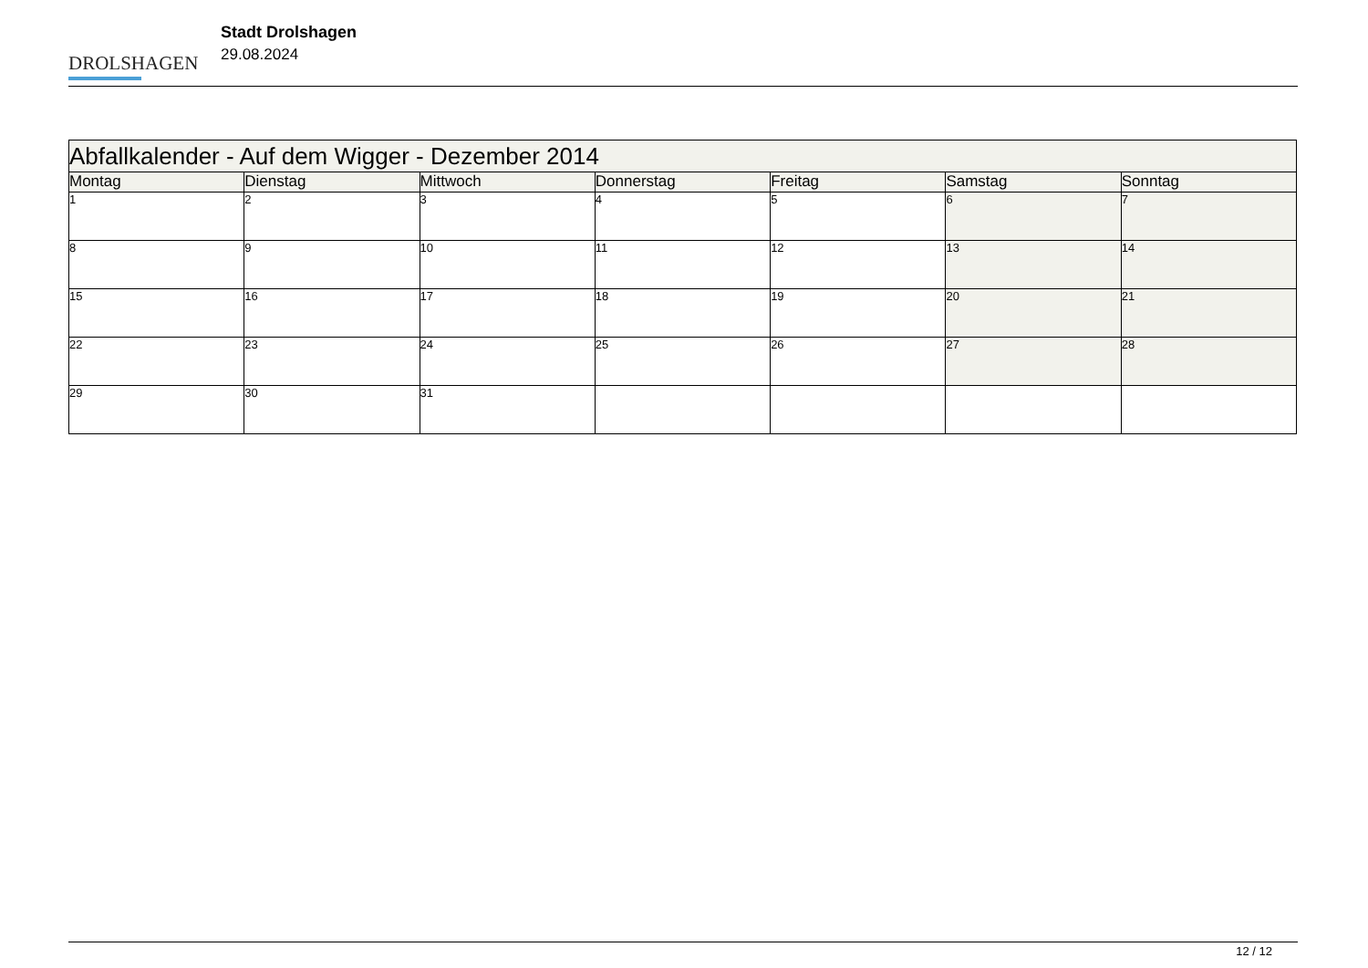DROLSHAGEN
Stadt Drolshagen
29.08.2024
| Abfallkalender - Auf dem Wigger - Dezember 2014 | | | | | | |
| --- | --- | --- | --- | --- | --- | --- |
| Montag | Dienstag | Mittwoch | Donnerstag | Freitag | Samstag | Sonntag |
| 1 | 2 | 3 | 4 | 5 | 6 | 7 |
| 8 | 9 | 10 | 11 | 12 | 13 | 14 |
| 15 | 16 | 17 | 18 | 19 | 20 | 21 |
| 22 | 23 | 24 | 25 | 26 | 27 | 28 |
| 29 | 30 | 31 | | | | |
12 / 12